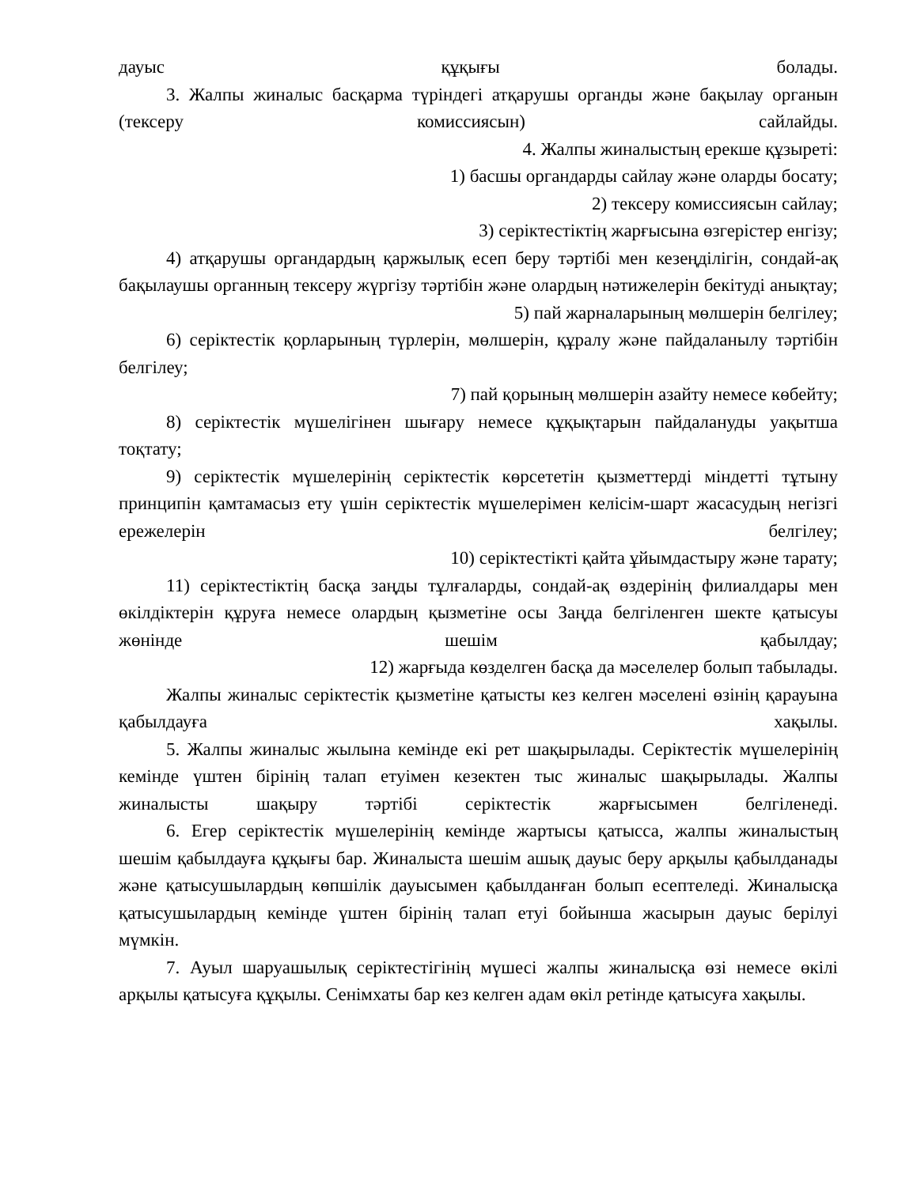дауыс құқығы болады.
3. Жалпы жиналыс басқарма түріндегі атқарушы органды және бақылау органын (тексеру комиссиясын) сайлайды.
4. Жалпы жиналыстың ерекше құзыреті:
1) басшы органдарды сайлау және оларды босату;
2) тексеру комиссиясын сайлау;
3) серіктестіктің жарғысына өзгерістер енгізу;
4) атқарушы органдардың қаржылық есеп беру тәртібі мен кезеңділігін, сондай-ақ бақылаушы органның тексеру жүргізу тәртібін және олардың нәтижелерін бекітуді анықтау;
5) пай жарналарының мөлшерін белгілеу;
6) серіктестік қорларының түрлерін, мөлшерін, құралу және пайдаланылу тәртібін белгілеу;
7) пай қорының мөлшерін азайту немесе көбейту;
8) серіктестік мүшелігінен шығару немесе құқықтарын пайдалануды уақытша тоқтату;
9) серіктестік мүшелерінің серіктестік көрсететін қызметтерді міндетті тұтыну принципін қамтамасыз ету үшін серіктестік мүшелерімен келісім-шарт жасасудың негізгі ережелерін белгілеу;
10) серіктестікті қайта ұйымдастыру және тарату;
11) серіктестіктің басқа заңды тұлғаларды, сондай-ақ өздерінің филиалдары мен өкілдіктерін құруға немесе олардың қызметіне осы Заңда белгіленген шекте қатысуы жөнінде шешім қабылдау;
12) жарғыда көзделген басқа да мәселелер болып табылады.
Жалпы жиналыс серіктестік қызметіне қатысты кез келген мәселені өзінің қарауына қабылдауға хақылы.
5. Жалпы жиналыс жылына кемінде екі рет шақырылады. Серіктестік мүшелерінің кемінде үштен бірінің талап етуімен кезектен тыс жиналыс шақырылады. Жалпы жиналысты шақыру тәртібі серіктестік жарғысымен белгіленеді.
6. Егер серіктестік мүшелерінің кемінде жартысы қатысса, жалпы жиналыстың шешім қабылдауға құқығы бар. Жиналыста шешім ашық дауыс беру арқылы қабылданады және қатысушылардың көпшілік дауысымен қабылданған болып есептеледі. Жиналысқа қатысушылардың кемінде үштен бірінің талап етуі бойынша жасырын дауыс берілуі мүмкін.
7. Ауыл шаруашылық серіктестігінің мүшесі жалпы жиналысқа өзі немесе өкілі арқылы қатысуға құқылы. Сенімхаты бар кез келген адам өкіл ретінде қатысуға хақылы.